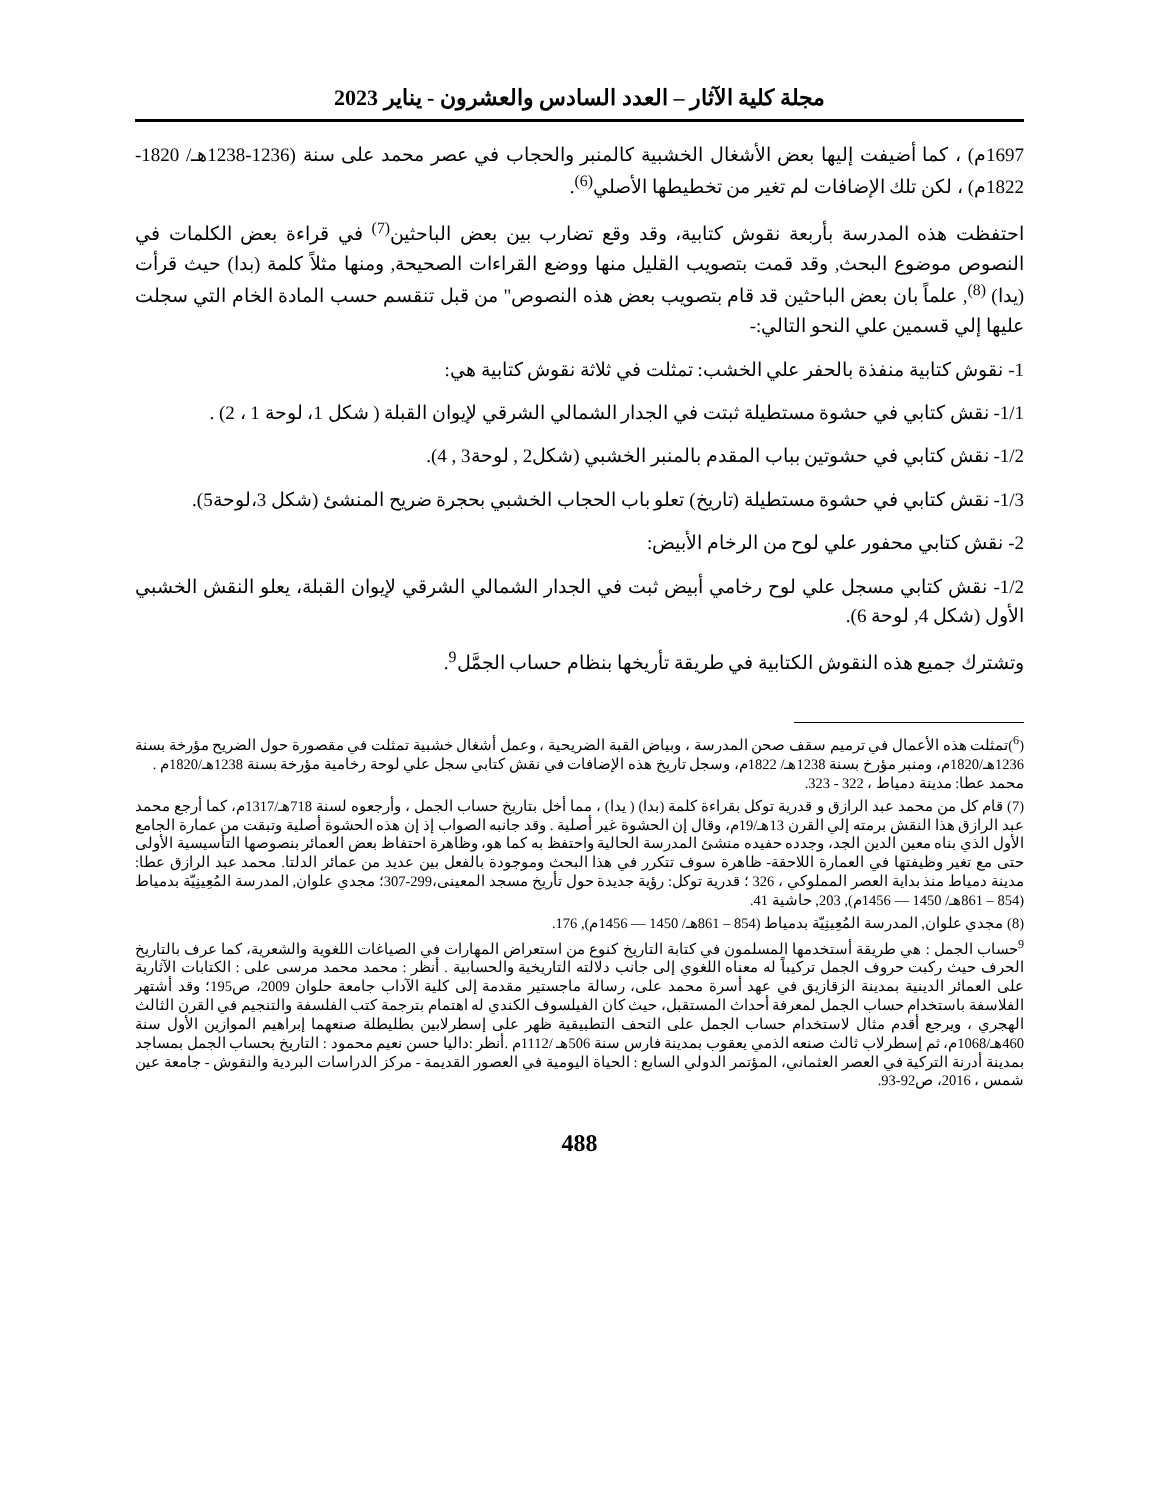مجلة كلية الآثار – العدد السادس والعشرون - يناير 2023
1697م) ، كما أضيفت إليها بعض الأشغال الخشبية كالمنبر والحجاب في عصر محمد على سنة (1236-1238هـ/ 1820-1822م) ، لكن تلك الإضافات لم تغير من تخطيطها الأصلي<sup>(6)</sup>.
احتفظت هذه المدرسة بأربعة نقوش كتابية، وقد وقع تضارب بين بعض الباحثين<sup>(7)</sup> في قراءة بعض الكلمات في النصوص موضوع البحث, وقد قمت بتصويب القليل منها ووضع القراءات الصحيحة, ومنها مثلاً كلمة (بدا) حيث قرأت (يدا) <sup>(8)</sup>, علماً بان بعض الباحثين قد قام بتصويب بعض هذه النصوص" من قبل تنقسم حسب المادة الخام التي سجلت عليها إلي قسمين علي النحو التالي:-
1- نقوش كتابية منفذة بالحفر علي الخشب: تمثلت في ثلاثة نقوش كتابية هي:
1/1- نقش كتابي في حشوة مستطيلة ثبتت في الجدار الشمالي الشرقي لإيوان القبلة ( شكل 1، لوحة 1 ، 2) .
1/2- نقش كتابي في حشوتين بباب المقدم بالمنبر الخشبي (شكل2 , لوحة3 , 4).
1/3- نقش كتابي في حشوة مستطيلة (تاريخ) تعلو باب الحجاب الخشبي بحجرة ضريح المنشئ (شكل 3،لوحة5).
2- نقش كتابي محفور علي لوح من الرخام الأبيض:
1/2- نقش كتابي مسجل علي لوح رخامي أبيض ثبت في الجدار الشمالي الشرقي لإيوان القبلة، يعلو النقش الخشبي الأول (شكل 4, لوحة 6).
وتشترك جميع هذه النقوش الكتابية في طريقة تأريخها بنظام حساب الجمَّل<sup>9</sup>.
(<sup>6</sup>)تمثلت هذه الأعمال في ترميم سقف صحن المدرسة ، وبياض القبة الضريحية ، وعمل أشغال خشبية تمثلت في مقصورة حول الضريح مؤرخة بسنة 1236هـ/1820م، ومنبر مؤرخ بسنة 1238هـ/ 1822م، وسجل تاريخ هذه الإضافات في نقش كتابي سجل علي لوحة رخامية مؤرخة بسنة 1238هـ/1820م .
محمد عطا: مدينة دمياط ، 322 - 323.
(7) قام كل من محمد عبد الرازق و قدرية توكل بقراءة كلمة (بدا) ( يدا) ، مما أخل بتاريخ حساب الجمل ، وأرجعوه لسنة 718هـ/1317م، كما أرجع محمد عبد الرازق هذا النقش برمته إلي القرن 13هـ/19م، وقال إن الحشوة غير أصلية . وقد جانبه الصواب إذ إن هذه الحشوة أصلية وتبقت من عمارة الجامع الأول الذي بناه معين الدين الجد، وجدده حفيده منشئ المدرسة الحالية واحتفظ به كما هو، وظاهرة احتفاظ بعض العمائر بنصوصها التأسيسية الأولى حتى مع تغير وظيفتها في العمارة اللاحقة- ظاهرة سوف تتكرر في هذا البحث وموجودة بالفعل بين عديد من عمائر الدلتا. محمد عبد الرازق عطا: مدينة دمياط منذ بداية العصر المملوكي ، 326 ؛ قدرية توكل: رؤية جديدة حول تأريخ مسجد المعينى،299-307؛ مجدي علوان, المدرسة المُعِينِيّة بدمياط (854 – 861هـ/ 1450 — 1456م), 203, حاشية 41.
(8) مجدي علوان, المدرسة المُعِينِيّة بدمياط (854 – 861هـ/ 1450 — 1456م), 176.
<sup>9</sup> حساب الجمل : هي طريقة أستخدمها المسلمون في كتابة التاريخ كنوع من استعراض المهارات في الصياغات اللغوية والشعرية، كما عرف بالتاريخ الحرف حيث ركبت حروف الجمل تركيباً له معناه اللغوي إلى جانب دلالته التاريخية والحسابية . أنظر : محمد محمد مرسى على : الكتابات الآثارية على العمائر الدينية بمدينة الزقازيق في عهد أسرة محمد على، رسالة ماجستير مقدمة إلى كلية الآداب جامعة حلوان 2009، ص195؛ وقد أشتهر الفلاسفة باستخدام حساب الجمل لمعرفة أحداث المستقبل، حيث كان الفيلسوف الكندي له اهتمام بترجمة كتب الفلسفة والتنجيم في القرن الثالث الهجري ، ويرجع أقدم مثال لاستخدام حساب الجمل على التحف التطبيقية ظهر على إسطرلابين بطليطلة صنعهما إبراهيم الموازين الأول سنة 460هـ/1068م، ثم إسطرلاب ثالث صنعه الذمي يعقوب بمدينة فارس سنة 506هـ /1112م .أنظر :داليا حسن نعيم محمود : التاريخ بحساب الجمل بمساجد بمدينة أدرنة التركية في العصر العثماني، المؤتمر الدولي السابع : الحياة اليومية في العصور القديمة - مركز الدراسات البردية والنقوش - جامعة عين شمس ، 2016، ص92-93.
488